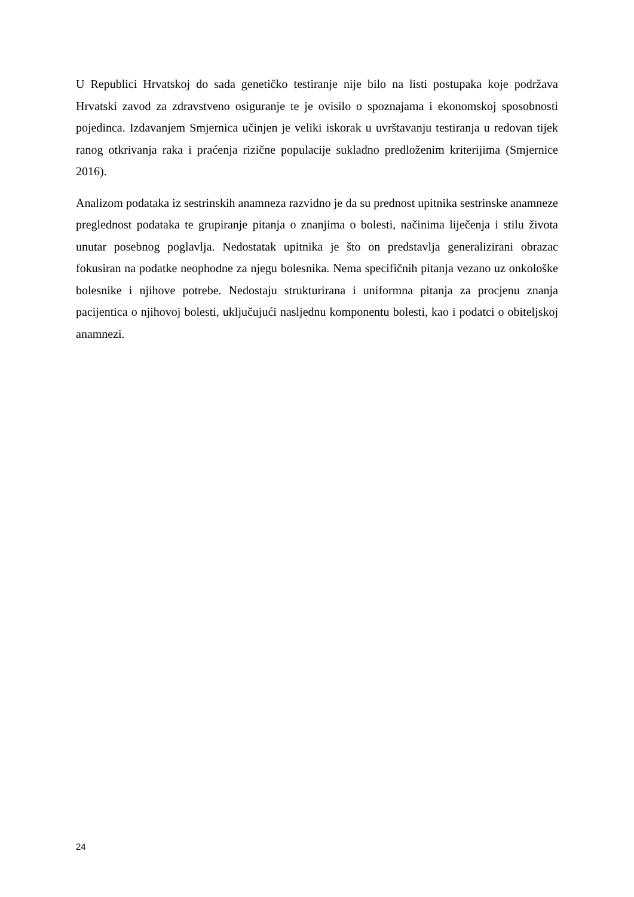U Republici Hrvatskoj do sada genetičko testiranje nije bilo na listi postupaka koje podržava Hrvatski zavod za zdravstveno osiguranje te je ovisilo o spoznajama i ekonomskoj sposobnosti pojedinca. Izdavanjem Smjernica učinjen je veliki iskorak u uvrštavanju testiranja u redovan tijek ranog otkrivanja raka i praćenja rizične populacije sukladno predloženim kriterijima (Smjernice 2016).
Analizom podataka iz sestrinskih anamneza razvidno je da su prednost upitnika sestrinske anamneze preglednost podataka te grupiranje pitanja o znanjima o bolesti, načinima liječenja i stilu života unutar posebnog poglavlja. Nedostatak upitnika je što on predstavlja generalizirani obrazac fokusiran na podatke neophodne za njegu bolesnika. Nema specifičnih pitanja vezano uz onkološke bolesnike i njihove potrebe. Nedostaju strukturirana i uniformna pitanja za procjenu znanja pacijentica o njihovoj bolesti, uključujući nasljednu komponentu bolesti, kao i podatci o obiteljskoj anamnezi.
24